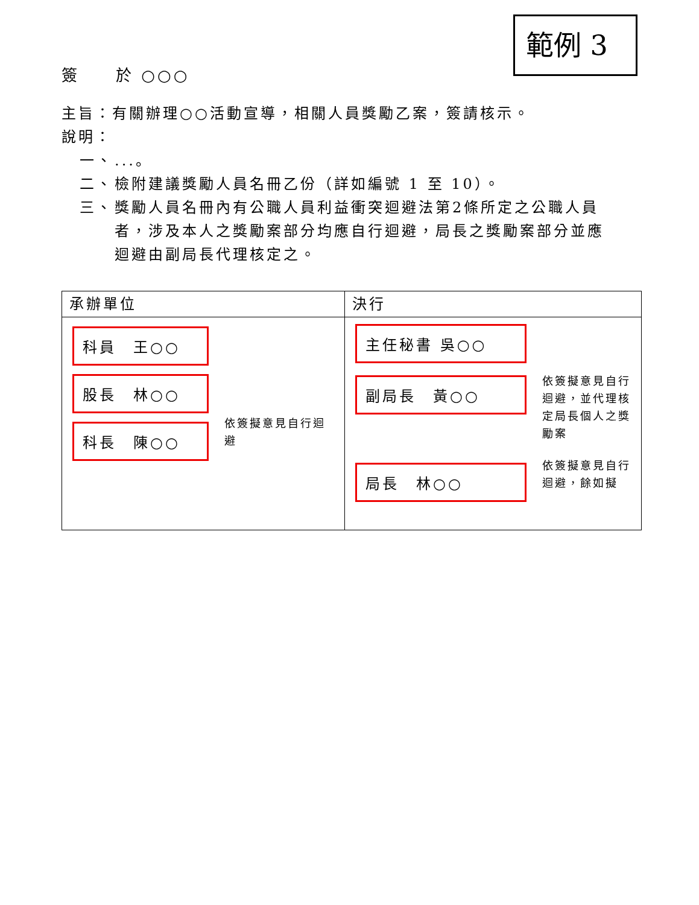範例 3
簽　　於 ○○○
主旨：有關辦理○○活動宣導，相關人員獎勵乙案，簽請核示。
說明：
一、...。
二、 檢附建議獎勵人員名冊乙份（詳如編號 1 至 10）。
三、 獎勵人員名冊內有公職人員利益衝突迴避法第2條所定之公職人員
者，涉及本人之獎勵案部分均應自行迴避，局長之獎勵案部分並應
迴避由副局長代理核定之。
| 承辦單位 | 決行 |
| 科員 王○○ 股長 林○○ 科長 陳○○ 依簽擬意見自行迴避 | 主任秘書 吳○○ 副局長 黃○○ 局長 林○○ 依簽擬意見自行迴避，並代理核定局長個人之獎勵案 依簽擬意見自行迴避，餘如擬 |